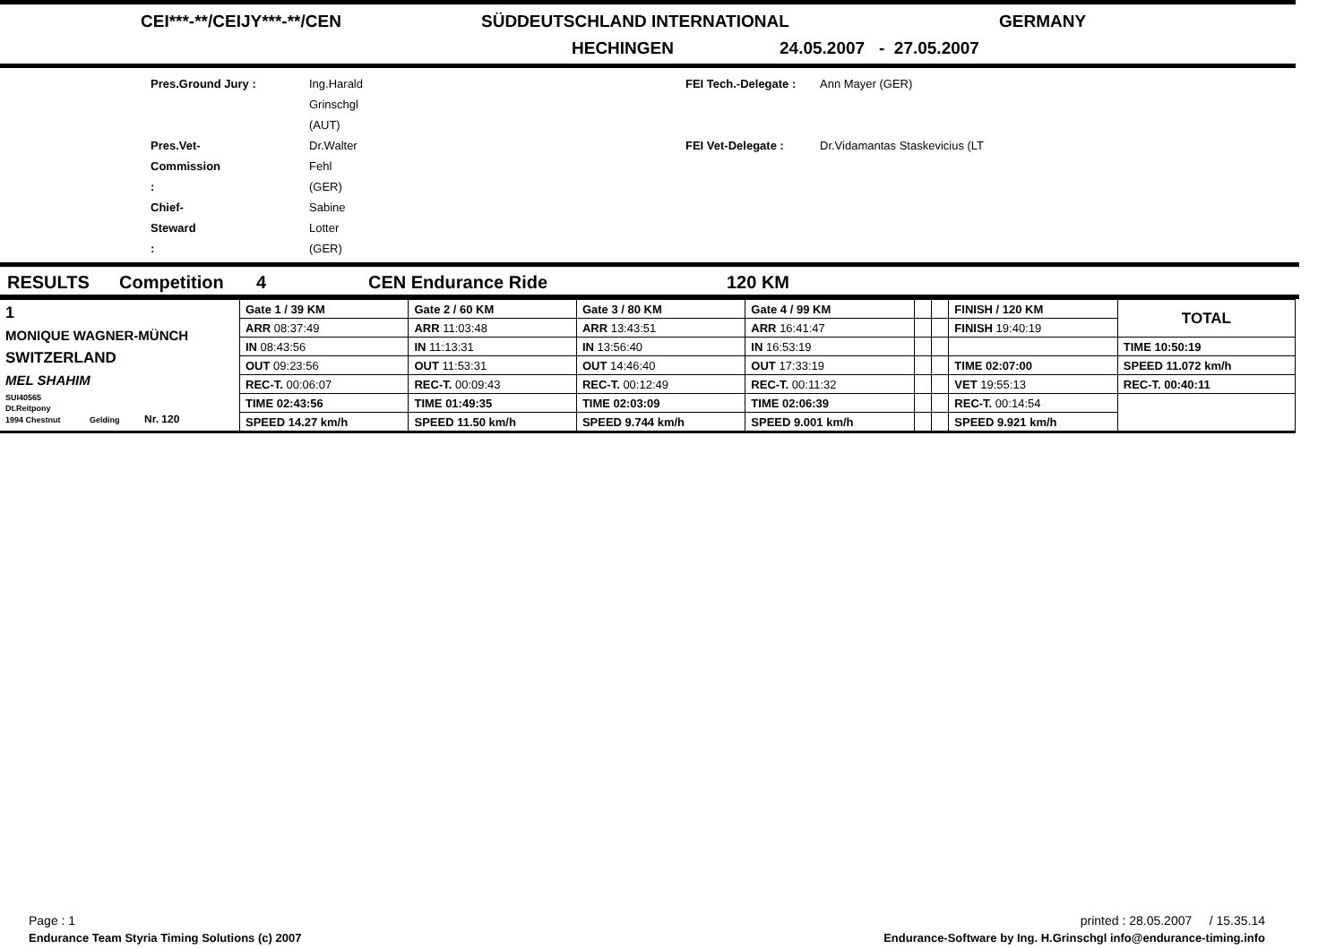CEI***-**/CEIJY***-**/CEN SÜDDEUTSCHLAND INTERNATIONAL GERMANY
HECHINGEN 24.05.2007 - 27.05.2007
Pres.Ground Jury : Ing.Harald Grinschgl (AUT) FEI Tech.-Delegate : Ann Mayer (GER) Pres.Vet-Commission : Dr.Walter Fehl (GER) FEI Vet-Delegate : Dr.Vidamantas Staskevicius (LT Chief-Steward : Sabine Lotter (GER)
RESULTS Competition 4 CEN Endurance Ride 120 KM
| 1 MONIQUE WAGNER-MÜNCH SWITZERLAND MEL SHAHIM SUI40565 Dt.Reitpony 1994 Chestnut Gelding Nr. 120 | Gate 1 / 39 KM | Gate 2 / 60 KM | Gate 3 / 80 KM | Gate 4 / 99 KM | | | FINISH / 120 KM | TOTAL |
| | ARR 08:37:49 | ARR 11:03:48 | ARR 13:43:51 | ARR 16:41:47 | | | FINISH 19:40:19 | |
| | IN 08:43:56 | IN 11:13:31 | IN 13:56:40 | IN 16:53:19 | | | | TIME 10:50:19 |
| | OUT 09:23:56 | OUT 11:53:31 | OUT 14:46:40 | OUT 17:33:19 | | | TIME 02:07:00 | SPEED 11.072 km/h |
| | REC-T. 00:06:07 | REC-T. 00:09:43 | REC-T. 00:12:49 | REC-T. 00:11:32 | | | VET 19:55:13 | REC-T. 00:40:11 |
| | TIME 02:43:56 | TIME 01:49:35 | TIME 02:03:09 | TIME 02:06:39 | | | REC-T. 00:14:54 | |
| | SPEED 14.27 km/h | SPEED 11.50 km/h | SPEED 9.744 km/h | SPEED 9.001 km/h | | | SPEED 9.921 km/h | |
Page : 1 printed : 28.05.2007 / 15.35.14
Endurance Team Styria Timing Solutions (c) 2007 Endurance-Software by Ing. H.Grinschgl info@endurance-timing.info